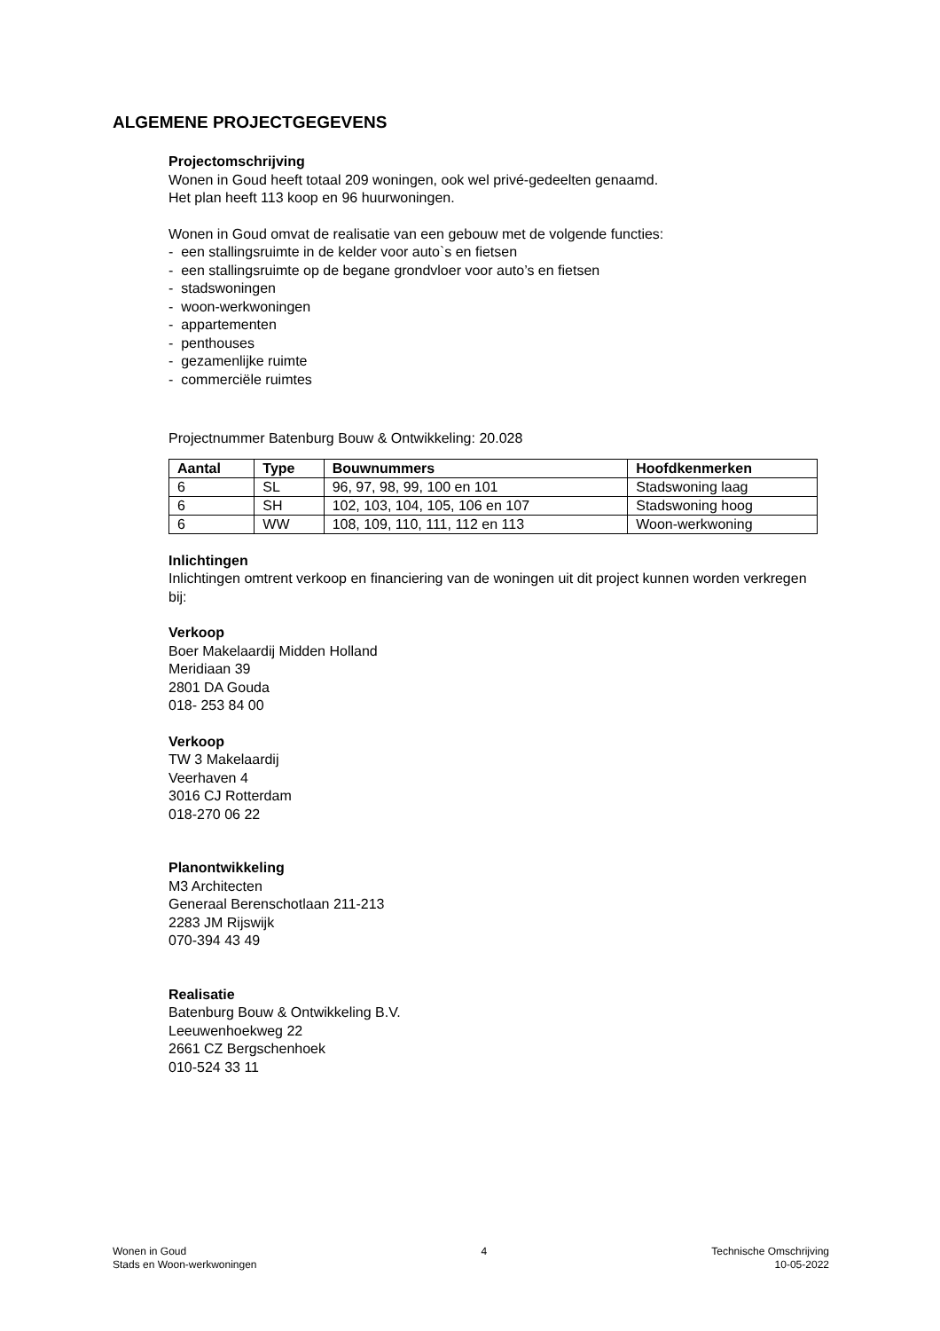ALGEMENE PROJECTGEGEVENS
Projectomschrijving
Wonen in Goud heeft totaal 209 woningen, ook wel privé-gedeelten genaamd.
Het plan heeft 113 koop en 96 huurwoningen.
Wonen in Goud omvat de realisatie van een gebouw met de volgende functies:
- een stallingsruimte in de kelder voor auto`s en fietsen
- een stallingsruimte op de begane grondvloer voor auto’s en fietsen
- stadswoningen
- woon-werkwoningen
- appartementen
- penthouses
- gezamenlijke ruimte
- commerciële ruimtes
Projectnummer Batenburg Bouw & Ontwikkeling: 20.028
| Aantal | Type | Bouwnummers | Hoofdkenmerken |
| --- | --- | --- | --- |
| 6 | SL | 96, 97, 98, 99, 100 en 101 | Stadswoning laag |
| 6 | SH | 102, 103, 104, 105, 106 en 107 | Stadswoning hoog |
| 6 | WW | 108, 109, 110, 111, 112 en 113 | Woon-werkwoning |
Inlichtingen
Inlichtingen omtrent verkoop en financiering van de woningen uit dit project kunnen worden verkregen bij:
Verkoop
Boer Makelaardij Midden Holland
Meridiaan 39
2801 DA Gouda
018- 253 84 00
Verkoop
TW 3 Makelaardij
Veerhaven 4
3016 CJ Rotterdam
018-270 06 22
Planontwikkeling
M3 Architecten
Generaal Berenschotlaan 211-213
2283 JM Rijswijk
070-394 43 49
Realisatie
Batenburg Bouw & Ontwikkeling B.V.
Leeuwenhoekweg 22
2661 CZ Bergschenhoek
010-524 33 11
Wonen in Goud
Stads en Woon-werkwoningen
4 Technische Omschrijving
10-05-2022